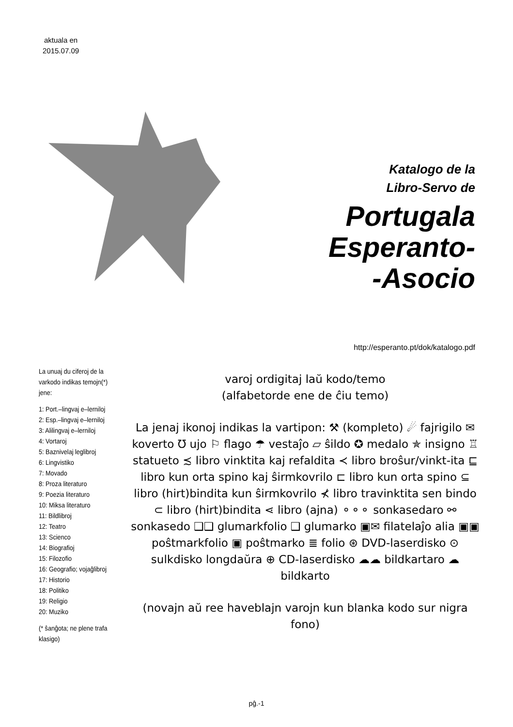aktuala en
2015.07.09
Katalogo de la
Libro-Servo de
Portugala
Esperanto-
-Asocio
http://esperanto.pt/dok/katalogo.pdf
La unuaj du ciferoj de la varkodo indikas temojn(*) jene:
1: Port.–lingvaj e–lerniloj
2: Esp.–lingvaj e–lerniloj
3: Alilingvaj e–lerniloj
4: Vortaroj
5: Baznivelaj leglibroj
6: Lingvistiko
7: Movado
8: Proza literaturo
9: Poezia literaturo
10: Miksa literaturo
11: Bildlibroj
12: Teatro
13: Scienco
14: Biografioj
15: Filozofio
16: Geografio; vojaĝlibroj
17: Historio
18: Politiko
19: Religio
20: Muziko
(* ŝanĝota; ne plene trafa klasigo)
varoj ordigitaj laŭ kodo/temo
(alfabetorde ene de ĉiu temo)
La jenaj ikonoj indikas la vartipon: ⚒ (kompleto) ☄ fajrigilo ✉ koverto ℧ ujo ⚐ flago ☂ vestaĵo ▱ ŝildo ✪ medalo ✯ insigno ♖ statueto ≾ libro vinktita kaj refaldita ≺ libro broŝur/vinkt-ita ⊑ libro kun orta spino kaj ŝirmkovrilo ⊏ libro kun orta spino ⊆ libro (hirt)bindita kun ŝirmkovrilo ⊀ libro travinktita sen bindo ⊂ libro (hirt)bindita ⋖ libro (ajna) ⚬⚬⚬ sonkasedaro ⚯ sonkasedo ❑❑ glumarkfolio ❑ glumarko ▣✉ filatelaĵo alia ▣▣ poŝtmarkfolio ▣ poŝtmarko ≣ folio ⊛ DVD-laserdisko ⊙ sulkdisko longdaŭra ⊕ CD-laserdisko ☁☁ bildkartaro ☁ bildkarto
(novajn aŭ ree haveblajn varojn kun blanka kodo sur nigra fono)
pĝ.-1